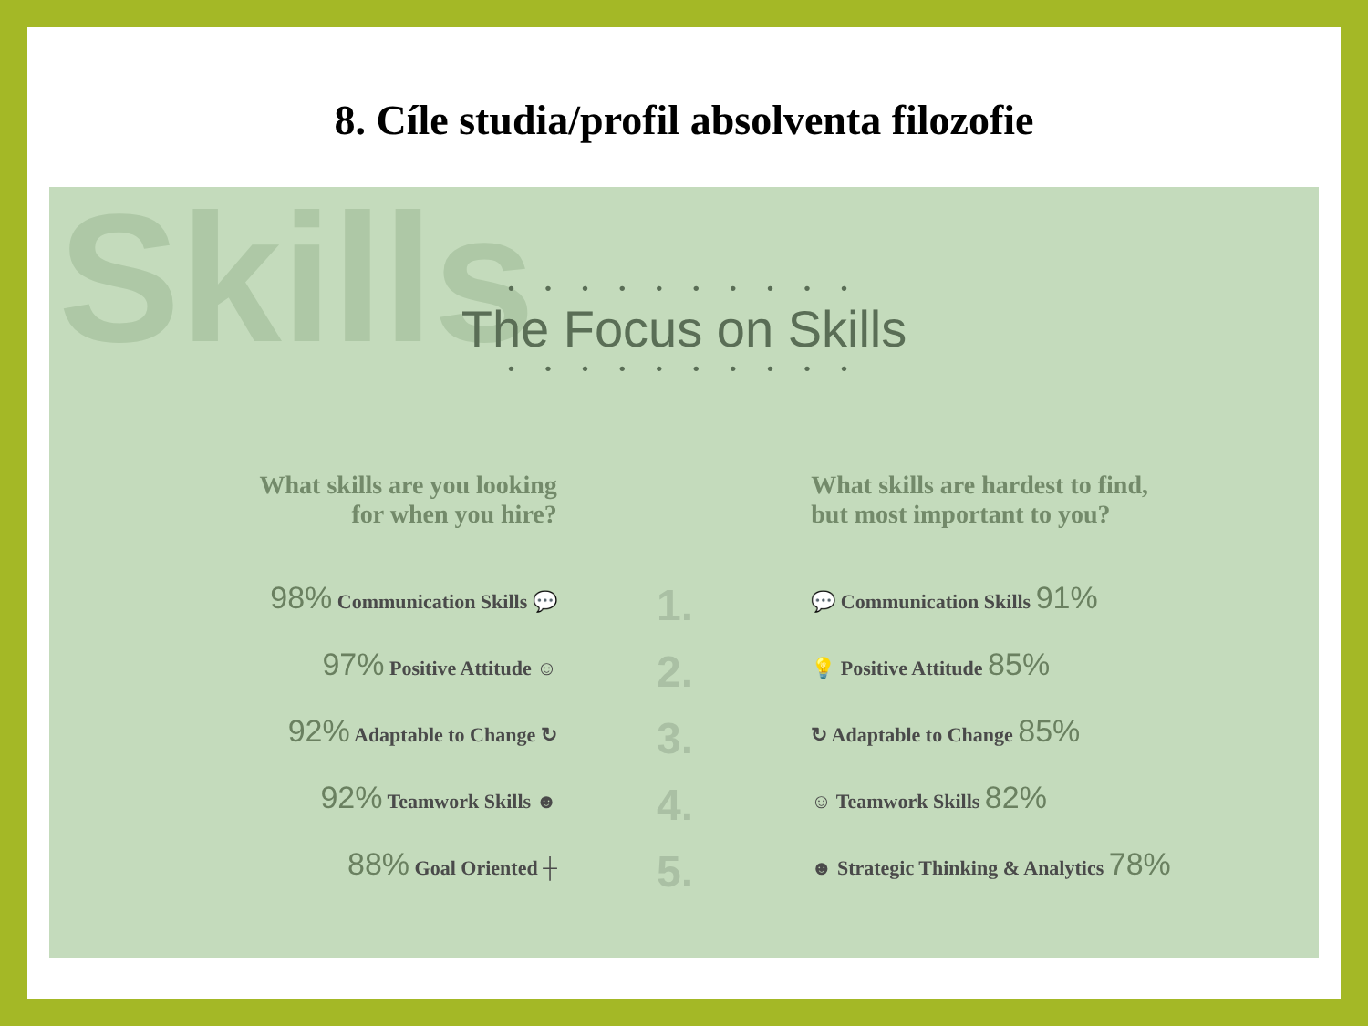8. Cíle studia/profil absolventa filozofie
Skills
• • • • • • • • • •
The Focus on Skills
• • • • • • • • • •
What skills are you looking
for when you hire?
98% Communication Skills 💬
97% Positive Attitude ☺
92% Adaptable to Change ↻
92% Teamwork Skills ☻
88% Goal Oriented ┼
1.
2.
3.
4.
5.
What skills are hardest to find,
but most important to you?
💬 Communication Skills 91%
💡 Positive Attitude 85%
↻ Adaptable to Change 85%
☺ Teamwork Skills 82%
☻ Strategic Thinking & Analytics 78%